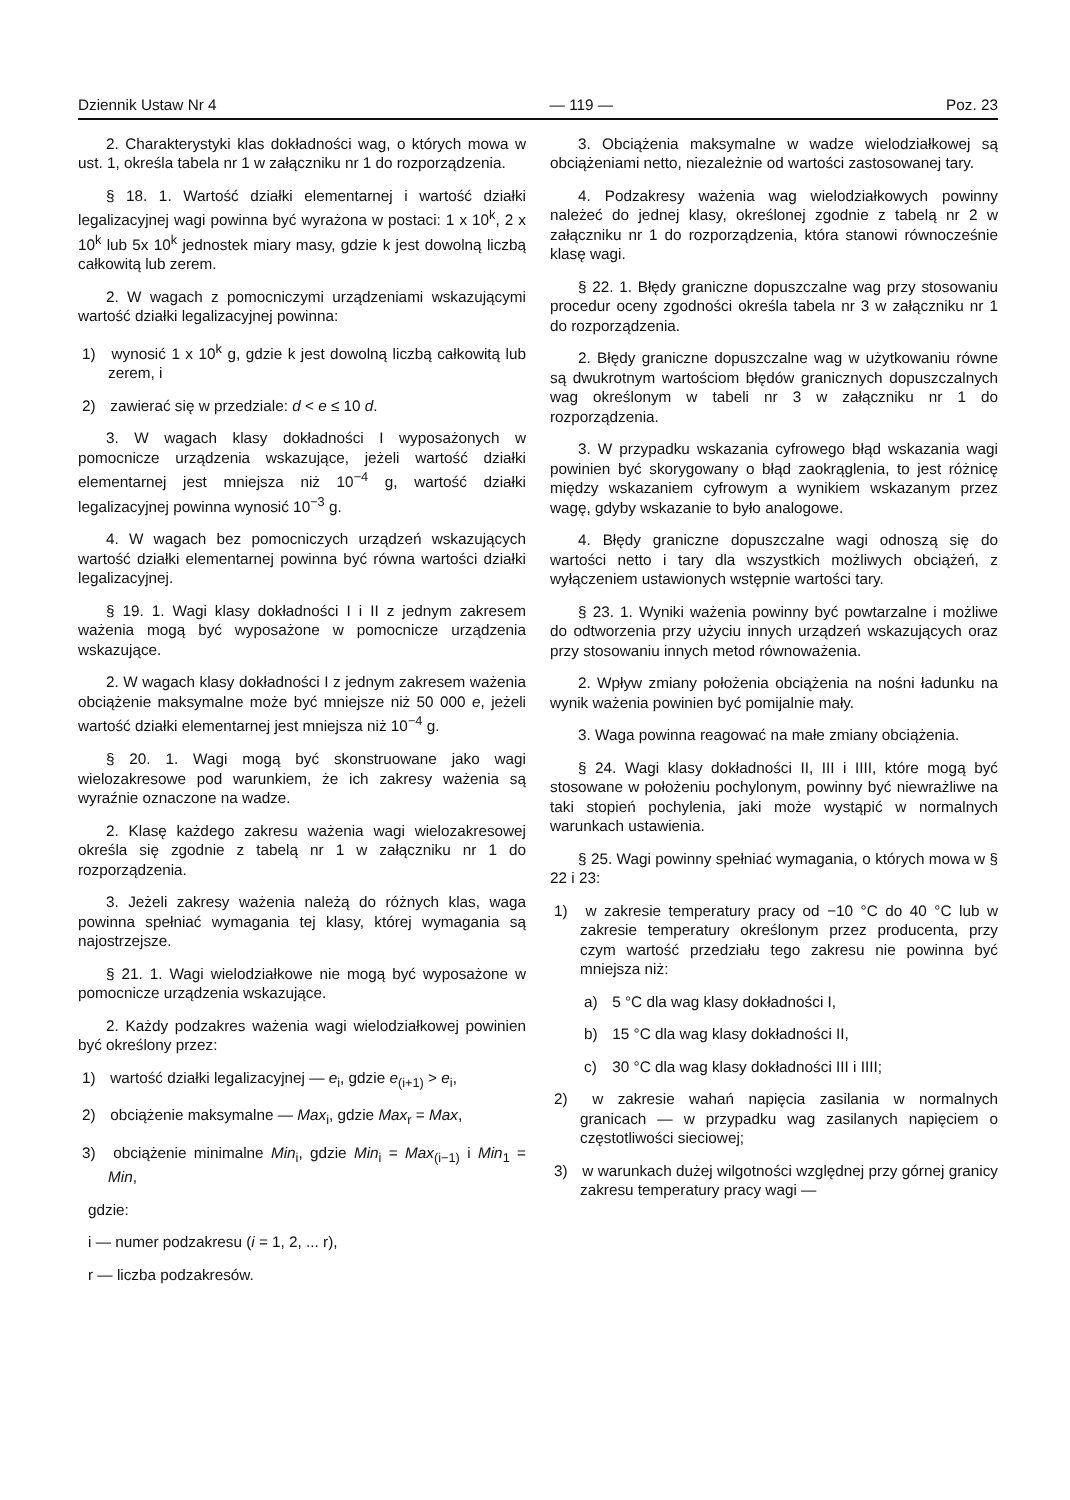Dziennik Ustaw Nr 4 — 119 — Poz. 23
2. Charakterystyki klas dokładności wag, o których mowa w ust. 1, określa tabela nr 1 w załączniku nr 1 do rozporządzenia.
§ 18. 1. Wartość działki elementarnej i wartość działki legalizacyjnej wagi powinna być wyrażona w postaci: 1 x 10<sup>k</sup>, 2 x 10<sup>k</sup> lub 5x 10<sup>k</sup> jednostek miary masy, gdzie k jest dowolną liczbą całkowitą lub zerem.
2. W wagach z pomocniczymi urządzeniami wskazującymi wartość działki legalizacyjnej powinna:
1) wynosić 1 x 10<sup>k</sup> g, gdzie k jest dowolną liczbą całkowitą lub zerem, i
2) zawierać się w przedziale: d < e ≤ 10 d.
3. W wagach klasy dokładności I wyposażonych w pomocnicze urządzenia wskazujące, jeżeli wartość działki elementarnej jest mniejsza niż 10<sup>−4</sup> g, wartość działki legalizacyjnej powinna wynosić 10<sup>−3</sup> g.
4. W wagach bez pomocniczych urządzeń wskazujących wartość działki elementarnej powinna być równa wartości działki legalizacyjnej.
§ 19. 1. Wagi klasy dokładności I i II z jednym zakresem ważenia mogą być wyposażone w pomocnicze urządzenia wskazujące.
2. W wagach klasy dokładności I z jednym zakresem ważenia obciążenie maksymalne może być mniejsze niż 50 000 e, jeżeli wartość działki elementarnej jest mniejsza niż 10<sup>−4</sup> g.
§ 20. 1. Wagi mogą być skonstruowane jako wagi wielozakresowe pod warunkiem, że ich zakresy ważenia są wyraźnie oznaczone na wadze.
2. Klasę każdego zakresu ważenia wagi wielozakresowej określa się zgodnie z tabelą nr 1 w załączniku nr 1 do rozporządzenia.
3. Jeżeli zakresy ważenia należą do różnych klas, waga powinna spełniać wymagania tej klasy, której wymagania są najostrzejsze.
§ 21. 1. Wagi wielodziałkowe nie mogą być wyposażone w pomocnicze urządzenia wskazujące.
2. Każdy podzakres ważenia wagi wielodziałkowej powinien być określony przez:
1) wartość działki legalizacyjnej — e<sub>i</sub>, gdzie e<sub>(i+1)</sub> > e<sub>i</sub>,
2) obciążenie maksymalne — Max<sub>i</sub>, gdzie Max<sub>r</sub> = Max,
3) obciążenie minimalne Min<sub>i</sub>, gdzie Min<sub>i</sub> = Max<sub>(i−1)</sub> i Min<sub>1</sub> = Min,
gdzie:
i — numer podzakresu (i = 1, 2, ... r),
r — liczba podzakresów.
3. Obciążenia maksymalne w wadze wielodziałkowej są obciążeniami netto, niezależnie od wartości zastosowanej tary.
4. Podzakresy ważenia wag wielodziałkowych powinny należeć do jednej klasy, określonej zgodnie z tabelą nr 2 w załączniku nr 1 do rozporządzenia, która stanowi równocześnie klasę wagi.
§ 22. 1. Błędy graniczne dopuszczalne wag przy stosowaniu procedur oceny zgodności określa tabela nr 3 w załączniku nr 1 do rozporządzenia.
2. Błędy graniczne dopuszczalne wag w użytkowaniu równe są dwukrotnym wartościom błędów granicznych dopuszczalnych wag określonym w tabeli nr 3 w załączniku nr 1 do rozporządzenia.
3. W przypadku wskazania cyfrowego błąd wskazania wagi powinien być skorygowany o błąd zaokrąglenia, to jest różnicę między wskazaniem cyfrowym a wynikiem wskazanym przez wagę, gdyby wskazanie to było analogowe.
4. Błędy graniczne dopuszczalne wagi odnoszą się do wartości netto i tary dla wszystkich możliwych obciążeń, z wyłączeniem ustawionych wstępnie wartości tary.
§ 23. 1. Wyniki ważenia powinny być powtarzalne i możliwe do odtworzenia przy użyciu innych urządzeń wskazujących oraz przy stosowaniu innych metod równoważenia.
2. Wpływ zmiany położenia obciążenia na nośni ładunku na wynik ważenia powinien być pomijalnie mały.
3. Waga powinna reagować na małe zmiany obciążenia.
§ 24. Wagi klasy dokładności II, III i IIII, które mogą być stosowane w położeniu pochylonym, powinny być niewrażliwe na taki stopień pochylenia, jaki może wystąpić w normalnych warunkach ustawienia.
§ 25. Wagi powinny spełniać wymagania, o których mowa w § 22 i 23:
1) w zakresie temperatury pracy od −10 °C do 40 °C lub w zakresie temperatury określonym przez producenta, przy czym wartość przedziału tego zakresu nie powinna być mniejsza niż:
a) 5 °C dla wag klasy dokładności I,
b) 15 °C dla wag klasy dokładności II,
c) 30 °C dla wag klasy dokładności III i IIII;
2) w zakresie wahań napięcia zasilania w normalnych granicach — w przypadku wag zasilanych napięciem o częstotliwości sieciowej;
3) w warunkach dużej wilgotności względnej przy górnej granicy zakresu temperatury pracy wagi —